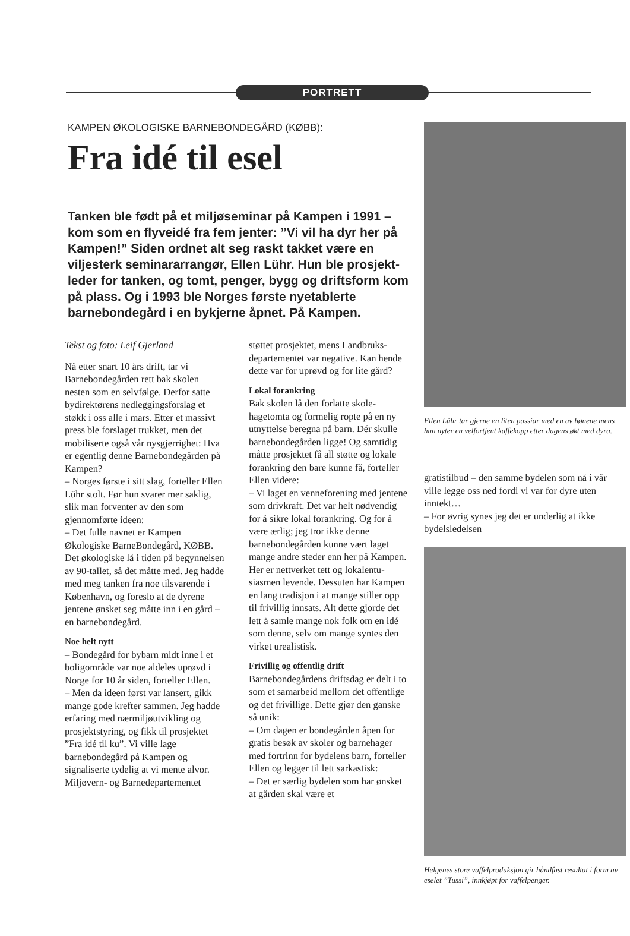PORTRETT
KAMPEN ØKOLOGISKE BARNEBONDEGÅRD (KØBB):
Fra idé til esel
Tanken ble født på et miljøseminar på Kampen i 1991 – kom som en flyveidé fra fem jenter: ”Vi vil ha dyr her på Kampen!” Siden ordnet alt seg raskt takket være en viljesterk seminararrangør, Ellen Lühr. Hun ble prosjekt­leder for tanken, og tomt, penger, bygg og driftsform kom på plass. Og i 1993 ble Norges første nyetablerte barnebondegård i en bykjerne åpnet. På Kampen.
Tekst og foto: Leif Gjerland
Nå etter snart 10 års drift, tar vi Barnebondegården rett bak skolen nesten som en selvfølge. Derfor satte bydirektørens nedleggings­forslag et støkk i oss alle i mars. Etter et massivt press ble forslaget trukket, men det mobiliserte også vår nysgjerrighet: Hva er egentlig denne Barnebondegården på Kampen?
– Norges første i sitt slag, forteller Ellen Lühr stolt. Før hun svarer mer saklig, slik man forven­ter av den som gjennomførte ideen:
– Det fulle navnet er Kampen Økologiske BarneBondegård, KØBB. Det økologiske lå i tiden på begynnelsen av 90-tallet, så det måtte med. Jeg hadde med meg tanken fra noe tilsvarende i København, og foreslo at de dyrene jentene ønsket seg måtte inn i en gård – en barnebonde­gård.
Noe helt nytt
– Bondegård for bybarn midt inne i et boligområde var noe aldeles uprøvd i Norge for 10 år siden, forteller Ellen.
– Men da ideen først var lansert, gikk mange gode krefter sammen. Jeg hadde erfaring med nær­miljøutvikling og prosjektstyring, og fikk til prosjektet ”Fra idé til ku”. Vi ville lage barnebondegård på Kampen og signaliserte tydelig at vi mente alvor. Miljøvern- og Barnedepartementet
støttet prosjektet, mens Landbruks­departementet var negative. Kan hende dette var for uprøvd og for lite gård?
Lokal forankring
Bak skolen lå den forlatte skole­hagetomta og formelig ropte på en ny utnyttelse beregna på barn. Dér skulle barnebondegården ligge! Og samtidig måtte prosjektet få all støtte og lokale forankring den bare kunne få, forteller Ellen videre:
– Vi laget en venneforening med jentene som drivkraft. Det var helt nødvendig for å sikre lokal forankring. Og for å være ærlig; jeg tror ikke denne barnebon­degården kunne vært laget mange andre steder enn her på Kampen. Her er nettverket tett og lokalentu­siasmen levende. Dessuten har Kampen en lang tradisjon i at mange stiller opp til frivillig innsats. Alt dette gjorde det lett å samle mange nok folk om en idé som denne, selv om mange syntes den virket urealistisk.
Frivillig og offentlig drift
Barnebondegårdens driftsdag er delt i to som et samarbeid mellom det offentlige og det frivillige. Dette gjør den ganske så unik:
– Om dagen er bondegården åpen for gratis besøk av skoler og barnehager med fortrinn for byde­lens barn, forteller Ellen og legger til lett sarkastisk:
– Det er særlig bydelen som har ønsket at gården skal være et
Ellen Lühr tar gjerne en liten passiar med en av hønene mens hun nyter en velfort­jent kaffekopp etter dagens økt med dyra.
gratistilbud – den samme bydelen som nå i vår ville legge oss ned fordi vi var for dyre uten inntekt…
– For øvrig synes jeg det er underlig at ikke bydelsledelsen
Helgenes store vaffelproduksjon gir hånd­fast resultat i form av eselet ”Tussi”, innkjøpt for vaffelpenger.